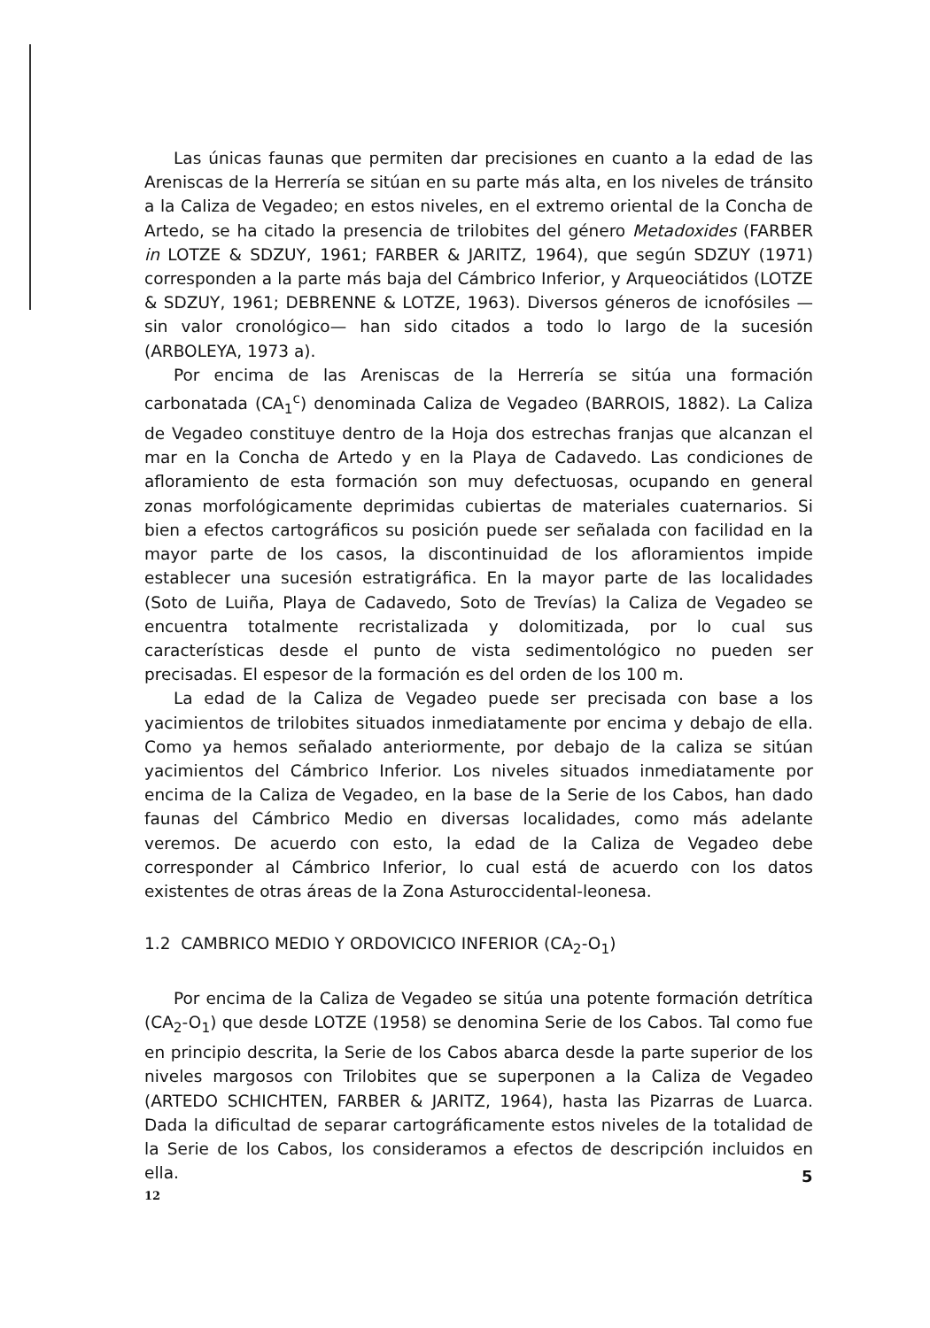Las únicas faunas que permiten dar precisiones en cuanto a la edad de las Areniscas de la Herrería se sitúan en su parte más alta, en los niveles de tránsito a la Caliza de Vegadeo; en estos niveles, en el extremo oriental de la Concha de Artedo, se ha citado la presencia de trilobites del género Metadoxides (FARBER in LOTZE & SDZUY, 1961; FARBER & JARITZ, 1964), que según SDZUY (1971) corresponden a la parte más baja del Cámbrico Inferior, y Arqueociátidos (LOTZE & SDZUY, 1961; DEBRENNE & LOTZE, 1963). Diversos géneros de icnofósiles —sin valor cronológico— han sido citados a todo lo largo de la sucesión (ARBOLEYA, 1973 a).
Por encima de las Areniscas de la Herrería se sitúa una formación carbonatada (CA<sub>1</sub><sup>c</sup>) denominada Caliza de Vegadeo (BARROIS, 1882). La Caliza de Vegadeo constituye dentro de la Hoja dos estrechas franjas que alcanzan el mar en la Concha de Artedo y en la Playa de Cadavedo. Las condiciones de afloramiento de esta formación son muy defectuosas, ocupando en general zonas morfológicamente deprimidas cubiertas de materiales cuaternarios. Si bien a efectos cartográficos su posición puede ser señalada con facilidad en la mayor parte de los casos, la discontinuidad de los afloramientos impide establecer una sucesión estratigráfica. En la mayor parte de las localidades (Soto de Luiña, Playa de Cadavedo, Soto de Trevías) la Caliza de Vegadeo se encuentra totalmente recristalizada y dolomitizada, por lo cual sus características desde el punto de vista sedimentológico no pueden ser precisadas. El espesor de la formación es del orden de los 100 m.
La edad de la Caliza de Vegadeo puede ser precisada con base a los yacimientos de trilobites situados inmediatamente por encima y debajo de ella. Como ya hemos señalado anteriormente, por debajo de la caliza se sitúan yacimientos del Cámbrico Inferior. Los niveles situados inmediatamente por encima de la Caliza de Vegadeo, en la base de la Serie de los Cabos, han dado faunas del Cámbrico Medio en diversas localidades, como más adelante veremos. De acuerdo con esto, la edad de la Caliza de Vegadeo debe corresponder al Cámbrico Inferior, lo cual está de acuerdo con los datos existentes de otras áreas de la Zona Asturoccidental-leonesa.
1.2 CAMBRICO MEDIO Y ORDOVICICO INFERIOR (CA<sub>2</sub>-O<sub>1</sub>)
Por encima de la Caliza de Vegadeo se sitúa una potente formación detrítica (CA<sub>2</sub>-O<sub>1</sub>) que desde LOTZE (1958) se denomina Serie de los Cabos. Tal como fue en principio descrita, la Serie de los Cabos abarca desde la parte superior de los niveles margosos con Trilobites que se superponen a la Caliza de Vegadeo (ARTEDO SCHICHTEN, FARBER & JARITZ, 1964), hasta las Pizarras de Luarca. Dada la dificultad de separar cartográficamente estos niveles de la totalidad de la Serie de los Cabos, los consideramos a efectos de descripción incluidos en ella.
5
12